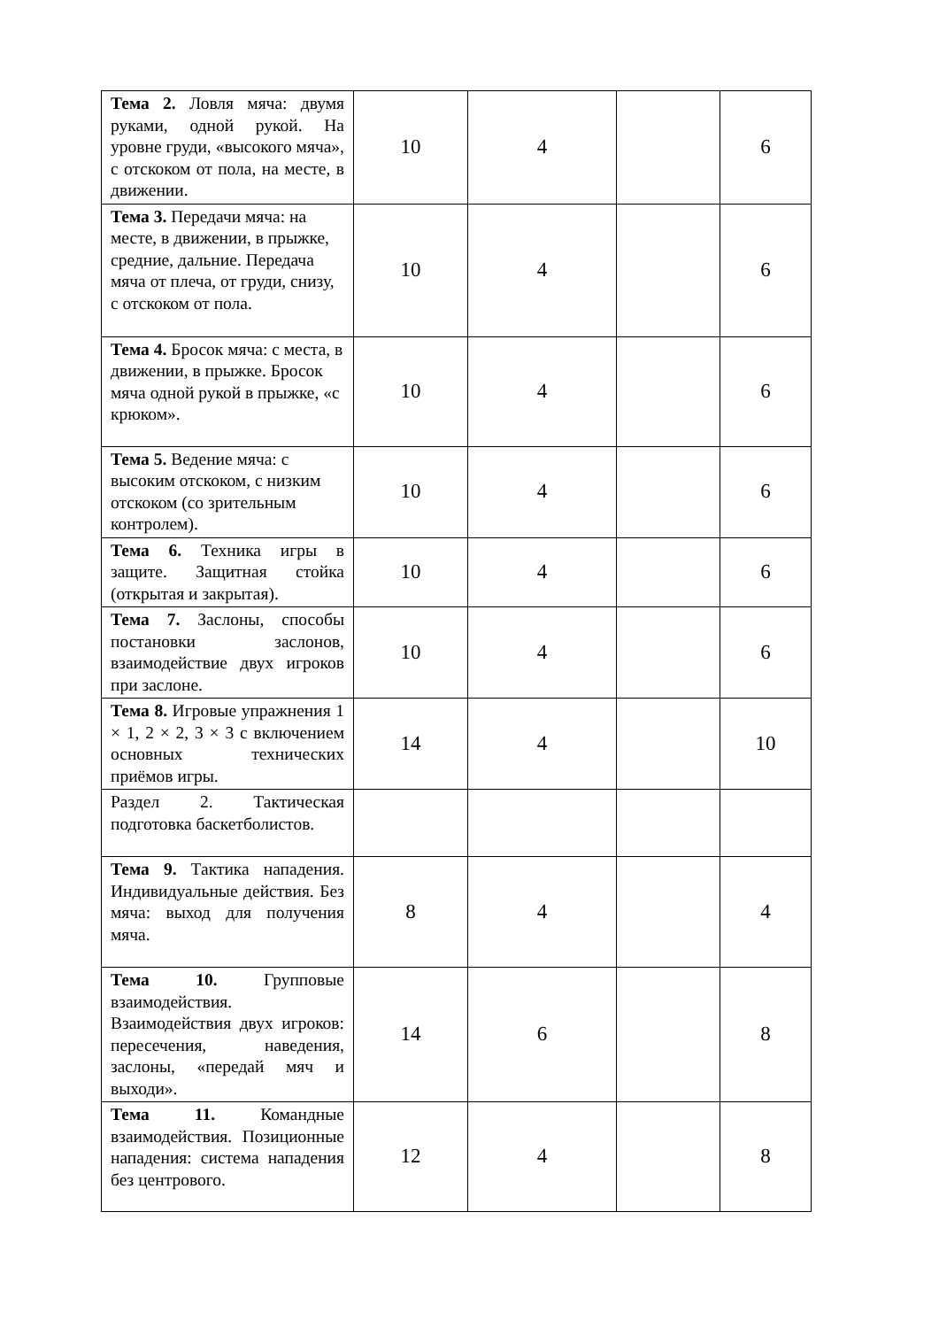| Тема 2. Ловля мяча: двумя руками, одной рукой. На уровне груди, «высокого мяча», с отскоком от пола, на месте, в движении. | 10 | 4 | | 6 |
| Тема 3. Передачи мяча: на месте, в движении, в прыжке, средние, дальние. Передача мяча от плеча, от груди, снизу, с отскоком от пола. | 10 | 4 | | 6 |
| Тема 4. Бросок мяча: с места, в движении, в прыжке. Бросок мяча одной рукой в прыжке, «с крюком». | 10 | 4 | | 6 |
| Тема 5. Ведение мяча: с высоким отскоком, с низким отскоком (со зрительным контролем). | 10 | 4 | | 6 |
| Тема 6. Техника игры в защите. Защитная стойка (открытая и закрытая). | 10 | 4 | | 6 |
| Тема 7. Заслоны, способы постановки заслонов, взаимодействие двух игроков при заслоне. | 10 | 4 | | 6 |
| Тема 8. Игровые упражнения 1 × 1, 2 × 2, 3 × 3 с включением основных технических приёмов игры. | 14 | 4 | | 10 |
| Раздел 2. Тактическая подготовка баскетболистов. | | | | |
| Тема 9. Тактика нападения. Индивидуальные действия. Без мяча: выход для получения мяча. | 8 | 4 | | 4 |
| Тема 10. Групповые взаимодействия. Взаимодействия двух игроков: пересечения, наведения, заслоны, «передай мяч и выходи». | 14 | 6 | | 8 |
| Тема 11. Командные взаимодействия. Позиционные нападения: система нападения без центрового. | 12 | 4 | | 8 |